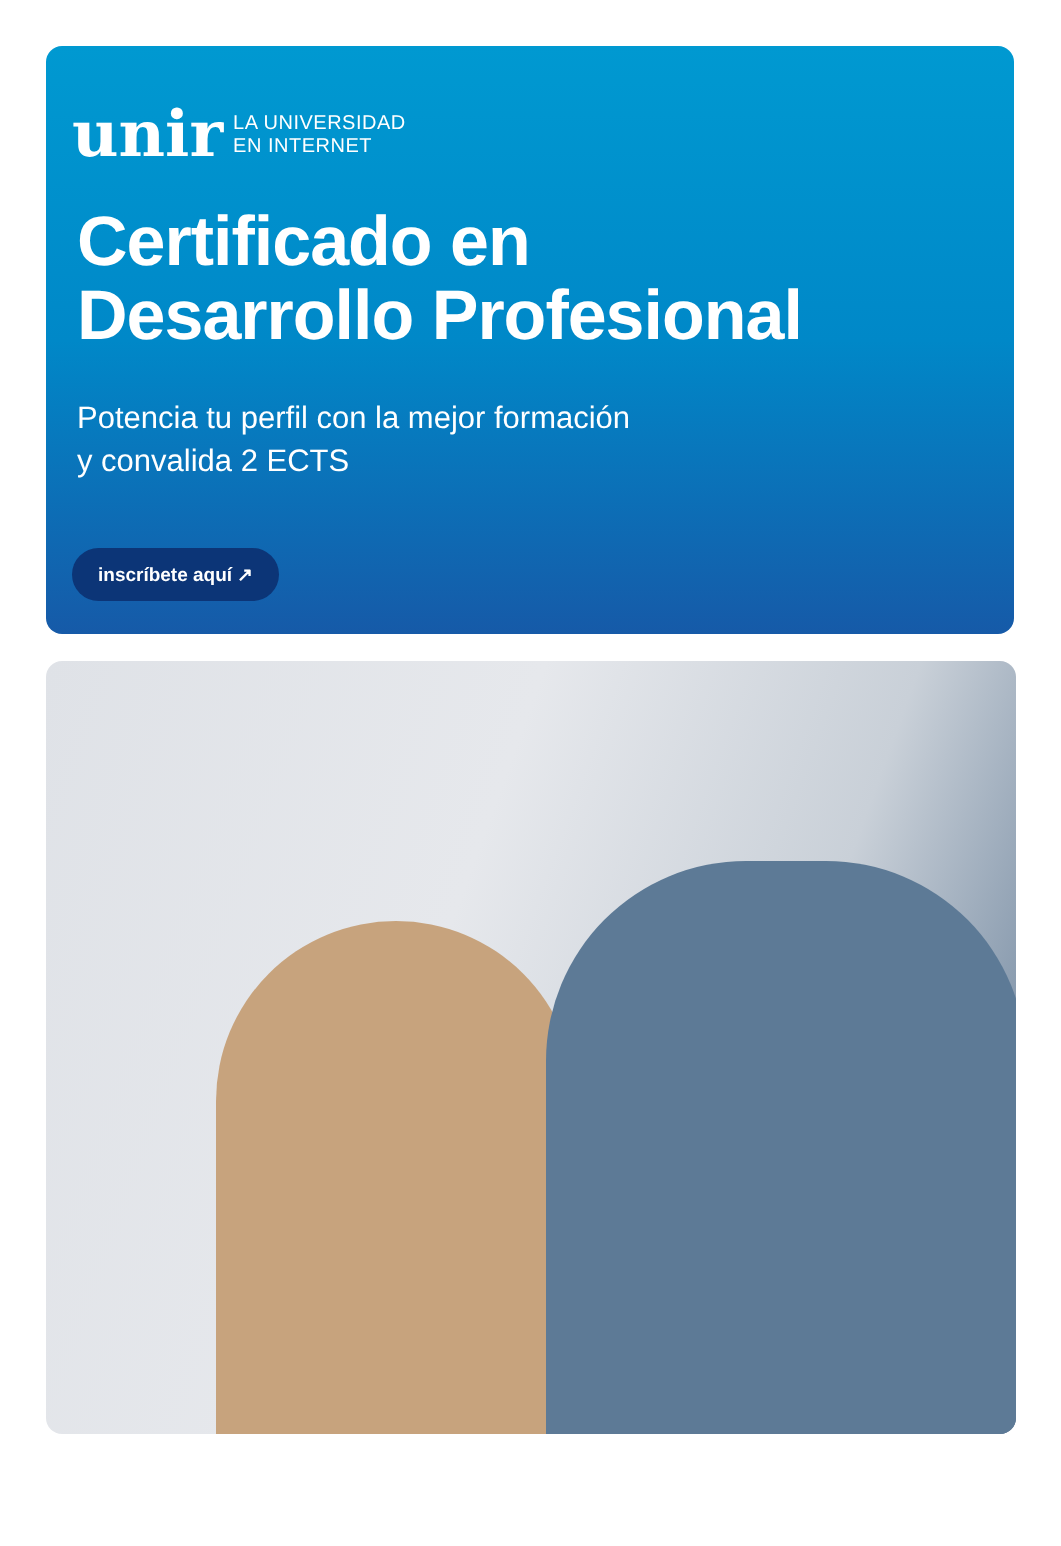unir LA UNIVERSIDAD
EN INTERNET
Certificado en
Desarrollo Profesional
Potencia tu perfil con la mejor formación
y convalida 2 ECTS
inscríbete aquí ↗